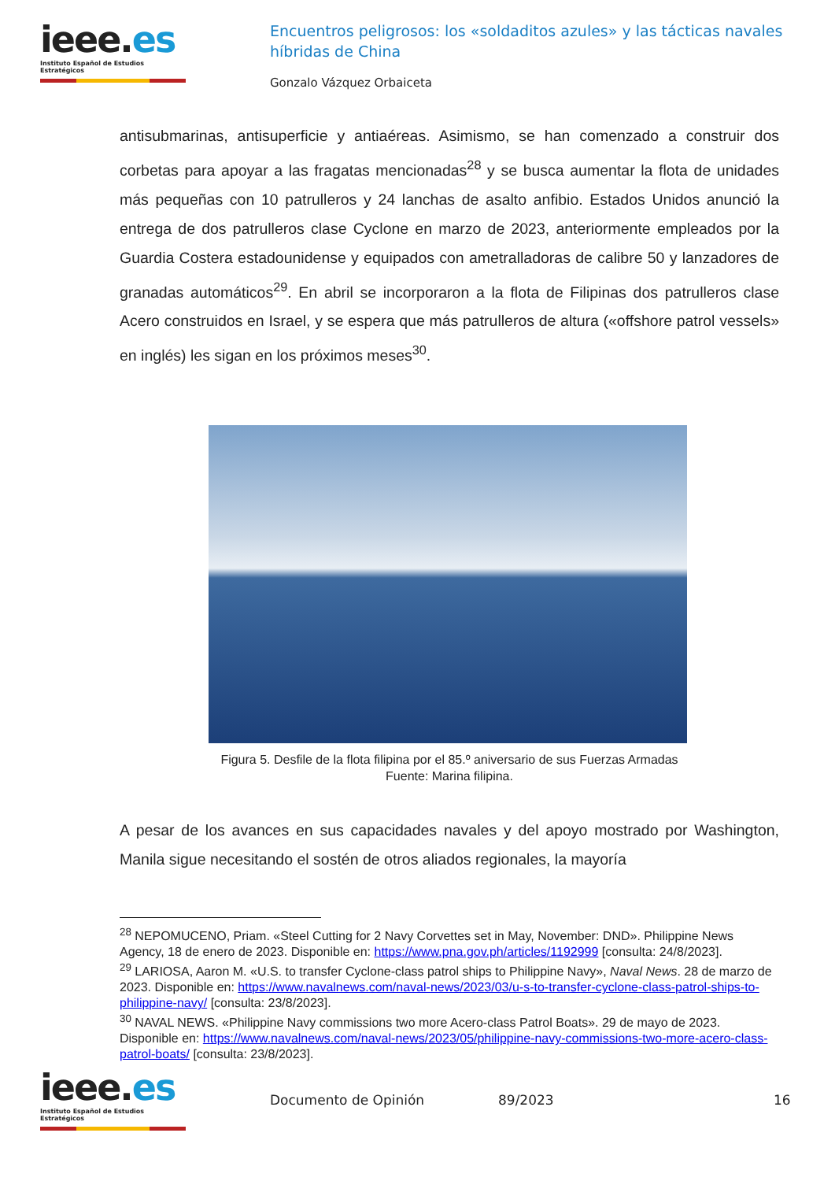ieee.es
Instituto Español de Estudios Estratégicos
Encuentros peligrosos: los «soldaditos azules» y las tácticas navales híbridas de China
Gonzalo Vázquez Orbaiceta
antisubmarinas, antisuperficie y antiaéreas. Asimismo, se han comenzado a construir dos corbetas para apoyar a las fragatas mencionadas<sup>28</sup> y se busca aumentar la flota de unidades más pequeñas con 10 patrulleros y 24 lanchas de asalto anfibio. Estados Unidos anunció la entrega de dos patrulleros clase Cyclone en marzo de 2023, anteriormente empleados por la Guardia Costera estadounidense y equipados con ametralladoras de calibre 50 y lanzadores de granadas automáticos<sup>29</sup>. En abril se incorporaron a la flota de Filipinas dos patrulleros clase Acero construidos en Israel, y se espera que más patrulleros de altura («offshore patrol vessels» en inglés) les sigan en los próximos meses<sup>30</sup>.
Figura 5. Desfile de la flota filipina por el 85.º aniversario de sus Fuerzas Armadas
Fuente: Marina filipina.
A pesar de los avances en sus capacidades navales y del apoyo mostrado por Washington, Manila sigue necesitando el sostén de otros aliados regionales, la mayoría
<sup>28</sup> NEPOMUCENO, Priam. «Steel Cutting for 2 Navy Corvettes set in May, November: DND». Philippine News Agency, 18 de enero de 2023. Disponible en: https://www.pna.gov.ph/articles/1192999 [consulta: 24/8/2023].
<sup>29</sup> LARIOSA, Aaron M. «U.S. to transfer Cyclone-class patrol ships to Philippine Navy», Naval News. 28 de marzo de 2023. Disponible en: https://www.navalnews.com/naval-news/2023/03/u-s-to-transfer-cyclone-class-patrol-ships-to-philippine-navy/ [consulta: 23/8/2023].
<sup>30</sup> NAVAL NEWS. «Philippine Navy commissions two more Acero-class Patrol Boats». 29 de mayo de 2023. Disponible en: https://www.navalnews.com/naval-news/2023/05/philippine-navy-commissions-two-more-acero-class-patrol-boats/ [consulta: 23/8/2023].
ieee.es
Instituto Español de Estudios Estratégicos
Documento de Opinión 89/2023 16